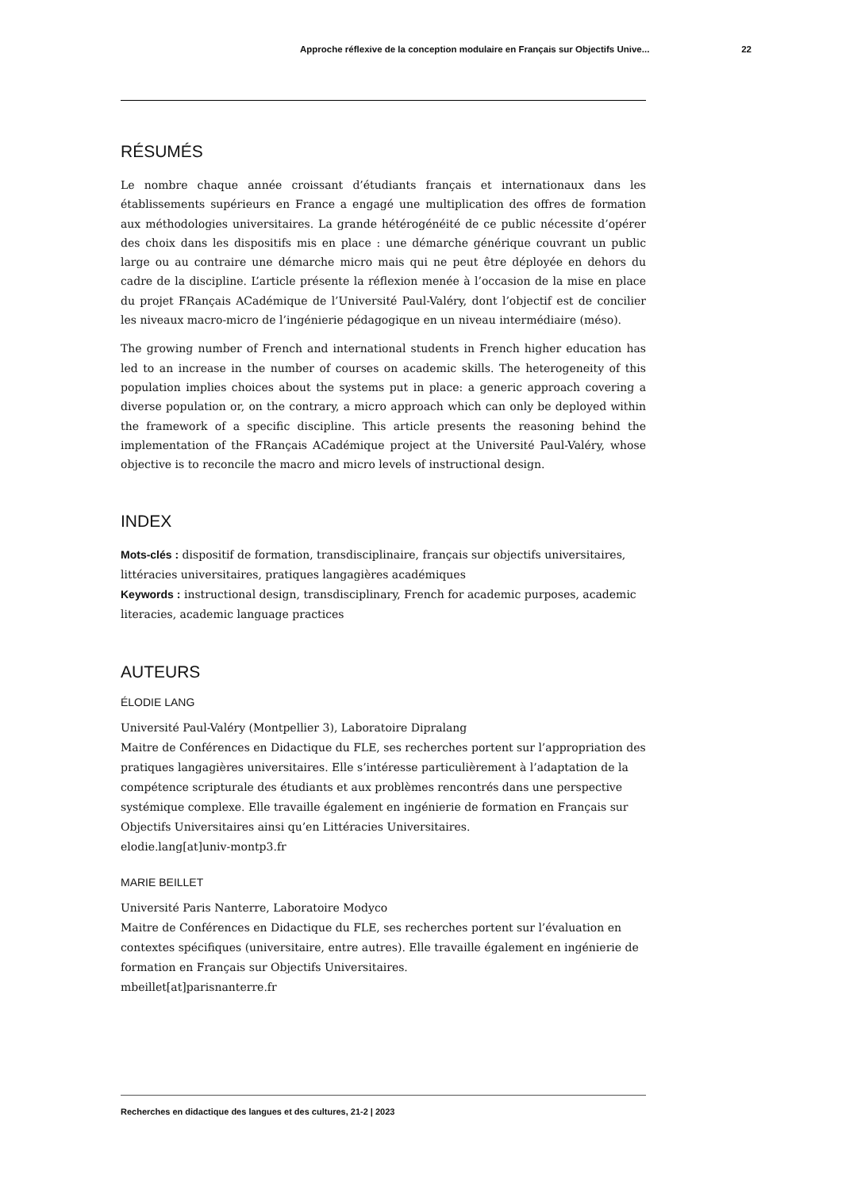Approche réflexive de la conception modulaire en Français sur Objectifs Unive... 22
RÉSUMÉS
Le nombre chaque année croissant d’étudiants français et internationaux dans les établissements supérieurs en France a engagé une multiplication des offres de formation aux méthodologies universitaires. La grande hétérogénéité de ce public nécessite d’opérer des choix dans les dispositifs mis en place : une démarche générique couvrant un public large ou au contraire une démarche micro mais qui ne peut être déployée en dehors du cadre de la discipline. L’article présente la réflexion menée à l’occasion de la mise en place du projet FRançais ACadémique de l’Université Paul-Valéry, dont l’objectif est de concilier les niveaux macro-micro de l’ingénierie pédagogique en un niveau intermédiaire (méso).
The growing number of French and international students in French higher education has led to an increase in the number of courses on academic skills. The heterogeneity of this population implies choices about the systems put in place: a generic approach covering a diverse population or, on the contrary, a micro approach which can only be deployed within the framework of a specific discipline. This article presents the reasoning behind the implementation of the FRançais ACadémique project at the Université Paul-Valéry, whose objective is to reconcile the macro and micro levels of instructional design.
INDEX
Mots-clés : dispositif de formation, transdisciplinaire, français sur objectifs universitaires, littéracies universitaires, pratiques langagières académiques
Keywords : instructional design, transdisciplinary, French for academic purposes, academic literacies, academic language practices
AUTEURS
ÉLODIE LANG
Université Paul-Valéry (Montpellier 3), Laboratoire Dipralang
Maitre de Conférences en Didactique du FLE, ses recherches portent sur l’appropriation des pratiques langagières universitaires. Elle s’intéresse particulièrement à l’adaptation de la compétence scripturale des étudiants et aux problèmes rencontrés dans une perspective systémique complexe. Elle travaille également en ingénierie de formation en Français sur Objectifs Universitaires ainsi qu’en Littéracies Universitaires.
elodie.lang[at]univ-montp3.fr
MARIE BEILLET
Université Paris Nanterre, Laboratoire Modyco
Maitre de Conférences en Didactique du FLE, ses recherches portent sur l’évaluation en contextes spécifiques (universitaire, entre autres). Elle travaille également en ingénierie de formation en Français sur Objectifs Universitaires.
mbeillet[at]parisnanterre.fr
Recherches en didactique des langues et des cultures, 21-2 | 2023